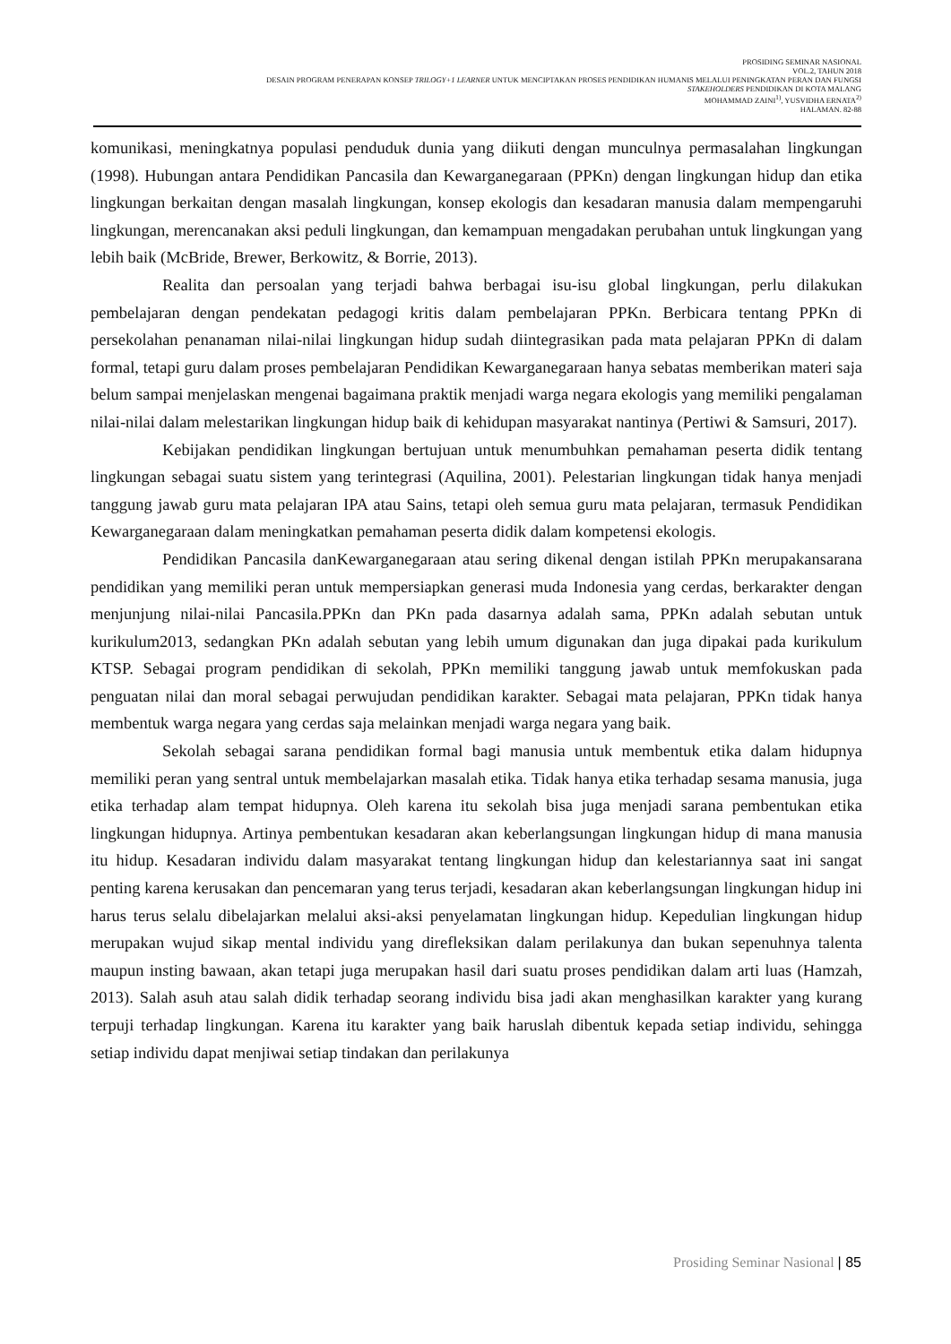PROSIDING SEMINAR NASIONAL
VOL.2, TAHUN 2018
DESAIN PROGRAM PENERAPAN KONSEP TRILOGY+1 LEARNER UNTUK MENCIPTAKAN PROSES PENDIDIKAN HUMANIS MELALUI PENINGKATAN PERAN DAN FUNGSI
STAKEHOLDERS PENDIDIKAN DI KOTA MALANG
MOHAMMAD ZAINI<sup>1)</sup>, YUSVIDHA ERNATA<sup>2)</sup>
HALAMAN. 82-88
komunikasi, meningkatnya populasi penduduk dunia yang diikuti dengan munculnya permasalahan lingkungan (1998). Hubungan antara Pendidikan Pancasila dan Kewarganegaraan (PPKn) dengan lingkungan hidup dan etika lingkungan berkaitan dengan masalah lingkungan, konsep ekologis dan kesadaran manusia dalam mempengaruhi lingkungan, merencanakan aksi peduli lingkungan, dan kemampuan mengadakan perubahan untuk lingkungan yang lebih baik (McBride, Brewer, Berkowitz, & Borrie, 2013).
Realita dan persoalan yang terjadi bahwa berbagai isu-isu global lingkungan, perlu dilakukan pembelajaran dengan pendekatan pedagogi kritis dalam pembelajaran PPKn. Berbicara tentang PPKn di persekolahan penanaman nilai-nilai lingkungan hidup sudah diintegrasikan pada mata pelajaran PPKn di dalam formal, tetapi guru dalam proses pembelajaran Pendidikan Kewarganegaraan hanya sebatas memberikan materi saja belum sampai menjelaskan mengenai bagaimana praktik menjadi warga negara ekologis yang memiliki pengalaman nilai-nilai dalam melestarikan lingkungan hidup baik di kehidupan masyarakat nantinya (Pertiwi & Samsuri, 2017).
Kebijakan pendidikan lingkungan bertujuan untuk menumbuhkan pemahaman peserta didik tentang lingkungan sebagai suatu sistem yang terintegrasi (Aquilina, 2001). Pelestarian lingkungan tidak hanya menjadi tanggung jawab guru mata pelajaran IPA atau Sains, tetapi oleh semua guru mata pelajaran, termasuk Pendidikan Kewarganegaraan dalam meningkatkan pemahaman peserta didik dalam kompetensi ekologis.
Pendidikan Pancasila danKewarganegaraan atau sering dikenal dengan istilah PPKn merupakansarana pendidikan yang memiliki peran untuk mempersiapkan generasi muda Indonesia yang cerdas, berkarakter dengan menjunjung nilai-nilai Pancasila.PPKn dan PKn pada dasarnya adalah sama, PPKn adalah sebutan untuk kurikulum2013, sedangkan PKn adalah sebutan yang lebih umum digunakan dan juga dipakai pada kurikulum KTSP. Sebagai program pendidikan di sekolah, PPKn memiliki tanggung jawab untuk memfokuskan pada penguatan nilai dan moral sebagai perwujudan pendidikan karakter. Sebagai mata pelajaran, PPKn tidak hanya membentuk warga negara yang cerdas saja melainkan menjadi warga negara yang baik.
Sekolah sebagai sarana pendidikan formal bagi manusia untuk membentuk etika dalam hidupnya memiliki peran yang sentral untuk membelajarkan masalah etika. Tidak hanya etika terhadap sesama manusia, juga etika terhadap alam tempat hidupnya. Oleh karena itu sekolah bisa juga menjadi sarana pembentukan etika lingkungan hidupnya. Artinya pembentukan kesadaran akan keberlangsungan lingkungan hidup di mana manusia itu hidup. Kesadaran individu dalam masyarakat tentang lingkungan hidup dan kelestariannya saat ini sangat penting karena kerusakan dan pencemaran yang terus terjadi, kesadaran akan keberlangsungan lingkungan hidup ini harus terus selalu dibelajarkan melalui aksi-aksi penyelamatan lingkungan hidup. Kepedulian lingkungan hidup merupakan wujud sikap mental individu yang direfleksikan dalam perilakunya dan bukan sepenuhnya talenta maupun insting bawaan, akan tetapi juga merupakan hasil dari suatu proses pendidikan dalam arti luas (Hamzah, 2013). Salah asuh atau salah didik terhadap seorang individu bisa jadi akan menghasilkan karakter yang kurang terpuji terhadap lingkungan. Karena itu karakter yang baik haruslah dibentuk kepada setiap individu, sehingga setiap individu dapat menjiwai setiap tindakan dan perilakunya
Prosiding Seminar Nasional | 85